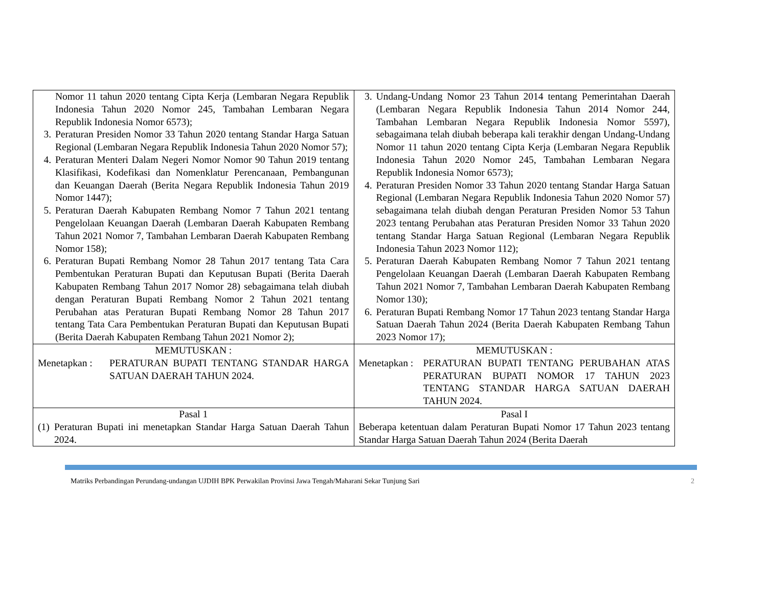| Nomor 11 tahun 2020 tentang Cipta Kerja (Lembaran Negara Republik Indonesia Tahun 2020 Nomor 245, Tambahan Lembaran Negara Republik Indonesia Nomor 6573); 3. Peraturan Presiden Nomor 33 Tahun 2020 tentang Standar Harga Satuan Regional (Lembaran Negara Republik Indonesia Tahun 2020 Nomor 57); 4. Peraturan Menteri Dalam Negeri Nomor Nomor 90 Tahun 2019 tentang Klasifikasi, Kodefikasi dan Nomenklatur Perencanaan, Pembangunan dan Keuangan Daerah (Berita Negara Republik Indonesia Tahun 2019 Nomor 1447); 5. Peraturan Daerah Kabupaten Rembang Nomor 7 Tahun 2021 tentang Pengelolaan Keuangan Daerah (Lembaran Daerah Kabupaten Rembang Tahun 2021 Nomor 7, Tambahan Lembaran Daerah Kabupaten Rembang Nomor 158); 6. Peraturan Bupati Rembang Nomor 28 Tahun 2017 tentang Tata Cara Pembentukan Peraturan Bupati dan Keputusan Bupati (Berita Daerah Kabupaten Rembang Tahun 2017 Nomor 28) sebagaimana telah diubah dengan Peraturan Bupati Rembang Nomor 2 Tahun 2021 tentang Perubahan atas Peraturan Bupati Rembang Nomor 28 Tahun 2017 tentang Tata Cara Pembentukan Peraturan Bupati dan Keputusan Bupati (Berita Daerah Kabupaten Rembang Tahun 2021 Nomor 2); | 3. Undang-Undang Nomor 23 Tahun 2014 tentang Pemerintahan Daerah (Lembaran Negara Republik Indonesia Tahun 2014 Nomor 244, Tambahan Lembaran Negara Republik Indonesia Nomor 5597), sebagaimana telah diubah beberapa kali terakhir dengan Undang-Undang Nomor 11 tahun 2020 tentang Cipta Kerja (Lembaran Negara Republik Indonesia Tahun 2020 Nomor 245, Tambahan Lembaran Negara Republik Indonesia Nomor 6573); 4. Peraturan Presiden Nomor 33 Tahun 2020 tentang Standar Harga Satuan Regional (Lembaran Negara Republik Indonesia Tahun 2020 Nomor 57) sebagaimana telah diubah dengan Peraturan Presiden Nomor 53 Tahun 2023 tentang Perubahan atas Peraturan Presiden Nomor 33 Tahun 2020 tentang Standar Harga Satuan Regional (Lembaran Negara Republik Indonesia Tahun 2023 Nomor 112); 5. Peraturan Daerah Kabupaten Rembang Nomor 7 Tahun 2021 tentang Pengelolaan Keuangan Daerah (Lembaran Daerah Kabupaten Rembang Tahun 2021 Nomor 7, Tambahan Lembaran Daerah Kabupaten Rembang Nomor 130); 6. Peraturan Bupati Rembang Nomor 17 Tahun 2023 tentang Standar Harga Satuan Daerah Tahun 2024 (Berita Daerah Kabupaten Rembang Tahun 2023 Nomor 17); |
| MEMUTUSKAN : Menetapkan : PERATURAN BUPATI TENTANG STANDAR HARGA SATUAN DAERAH TAHUN 2024. | MEMUTUSKAN : Menetapkan : PERATURAN BUPATI TENTANG PERUBAHAN ATAS PERATURAN BUPATI NOMOR 17 TAHUN 2023 TENTANG STANDAR HARGA SATUAN DAERAH TAHUN 2024. |
| Pasal 1 (1) Peraturan Bupati ini menetapkan Standar Harga Satuan Daerah Tahun 2024. | Pasal I Beberapa ketentuan dalam Peraturan Bupati Nomor 17 Tahun 2023 tentang Standar Harga Satuan Daerah Tahun 2024 (Berita Daerah |
Matriks Perbandingan Perundang-undangan UJDIH BPK Perwakilan Provinsi Jawa Tengah/Maharani Sekar Tunjung Sari 2